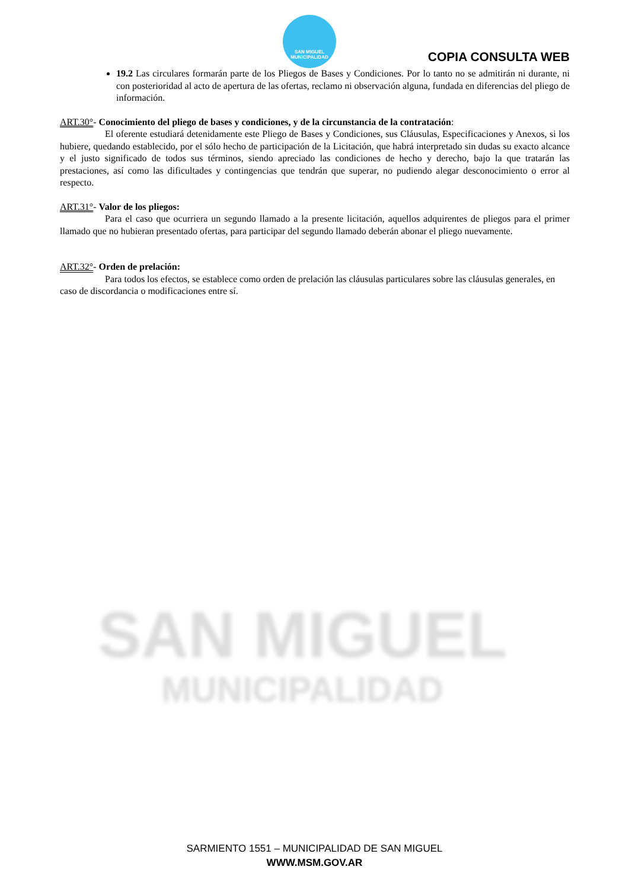SAN MIGUEL
MUNICIPALIDAD
SAN MIGUEL
MUNICIPALIDAD
COPIA CONSULTA WEB
19.2 Las circulares formarán parte de los Pliegos de Bases y Condiciones. Por lo tanto no se admitirán ni durante, ni con posterioridad al acto de apertura de las ofertas, reclamo ni observación alguna, fundada en diferencias del pliego de información.
ART.30°- Conocimiento del pliego de bases y condiciones, y de la circunstancia de la contratación:
El oferente estudiará detenidamente este Pliego de Bases y Condiciones, sus Cláusulas, Especificaciones y Anexos, si los hubiere, quedando establecido, por el sólo hecho de participación de la Licitación, que habrá interpretado sin dudas su exacto alcance y el justo significado de todos sus términos, siendo apreciado las condiciones de hecho y derecho, bajo la que tratarán las prestaciones, así como las dificultades y contingencias que tendrán que superar, no pudiendo alegar desconocimiento o error al respecto.
ART.31°- Valor de los pliegos:
Para el caso que ocurriera un segundo llamado a la presente licitación, aquellos adquirentes de pliegos para el primer llamado que no hubieran presentado ofertas, para participar del segundo llamado deberán abonar el pliego nuevamente.
ART.32°- Orden de prelación:
Para todos los efectos, se establece como orden de prelación las cláusulas particulares sobre las cláusulas generales, en caso de discordancia o modificaciones entre sí.
SARMIENTO 1551 – MUNICIPALIDAD DE SAN MIGUEL
WWW.MSM.GOV.AR